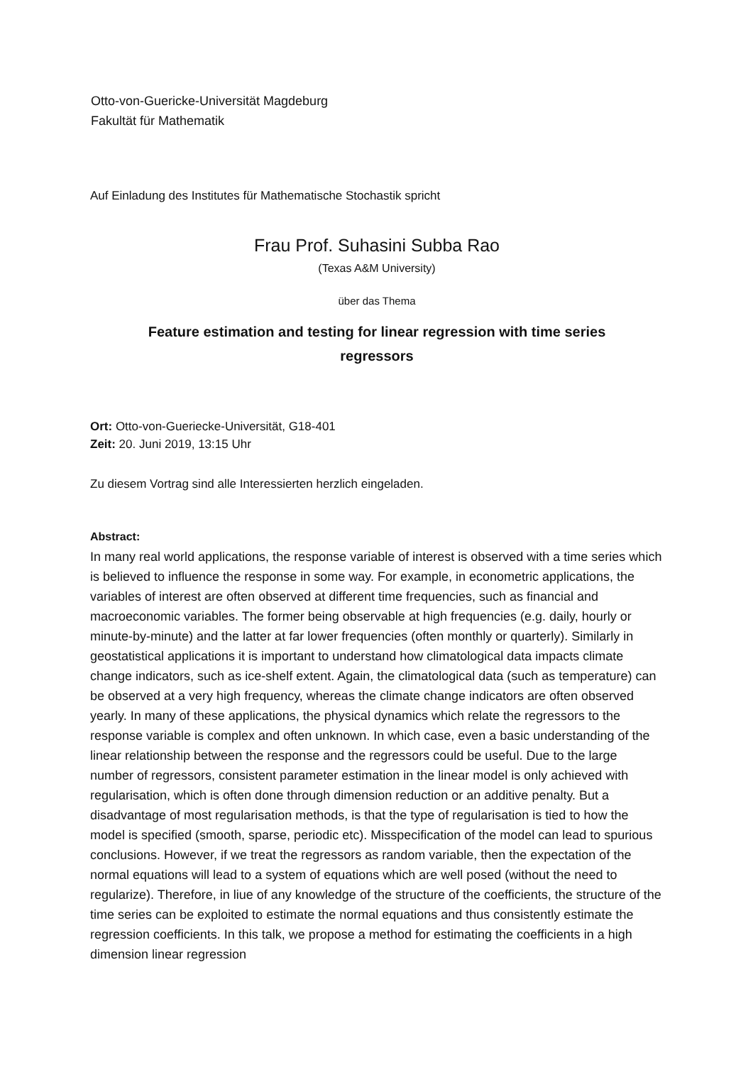Otto-von-Guericke-Universität Magdeburg
Fakultät für Mathematik
Auf Einladung des Institutes für Mathematische Stochastik spricht
Frau Prof. Suhasini Subba Rao
(Texas A&M University)
über das Thema
Feature estimation and testing for linear regression with time series
regressors
Ort: Otto-von-Gueriecke-Universität, G18-401
Zeit: 20. Juni 2019, 13:15 Uhr
Zu diesem Vortrag sind alle Interessierten herzlich eingeladen.
Abstract:
In many real world applications, the response variable of interest is observed with a time series which is believed to influence the response in some way. For example, in econometric applications, the variables of interest are often observed at different time frequencies, such as financial and macroeconomic variables. The former being observable at high frequencies (e.g. daily, hourly or minute-by-minute) and the latter at far lower frequencies (often monthly or quarterly). Similarly in geostatistical applications it is important to understand how climatological data impacts climate change indicators, such as ice-shelf extent. Again, the climatological data (such as temperature) can be observed at a very high frequency, whereas the climate change indicators are often observed yearly. In many of these applications, the physical dynamics which relate the regressors to the response variable is complex and often unknown. In which case, even a basic understanding of the linear relationship between the response and the regressors could be useful. Due to the large number of regressors, consistent parameter estimation in the linear model is only achieved with regularisation, which is often done through dimension reduction or an additive penalty. But a disadvantage of most regularisation methods, is that the type of regularisation is tied to how the model is specified (smooth, sparse, periodic etc). Misspecification of the model can lead to spurious conclusions. However, if we treat the regressors as random variable, then the expectation of the normal equations will lead to a system of equations which are well posed (without the need to regularize). Therefore, in liue of any knowledge of the structure of the coefficients, the structure of the time series can be exploited to estimate the normal equations and thus consistently estimate the regression coefficients. In this talk, we propose a method for estimating the coefficients in a high dimension linear regression